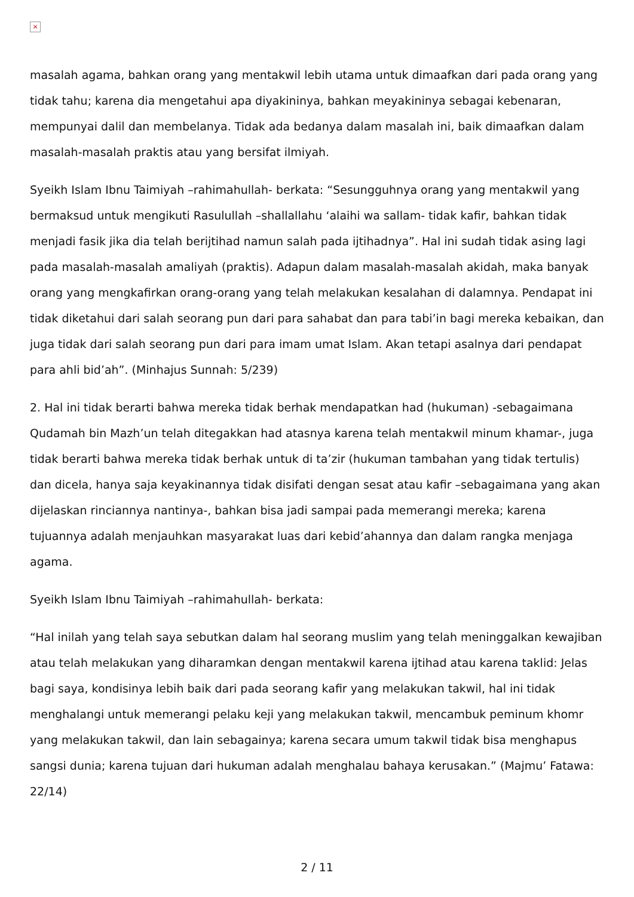×
masalah agama, bahkan orang yang mentakwil lebih utama untuk dimaafkan dari pada orang yang tidak tahu; karena dia mengetahui apa diyakininya, bahkan meyakininya sebagai kebenaran, mempunyai dalil dan membelanya. Tidak ada bedanya dalam masalah ini, baik dimaafkan dalam masalah-masalah praktis atau yang bersifat ilmiyah.
Syeikh Islam Ibnu Taimiyah –rahimahullah- berkata: “Sesungguhnya orang yang mentakwil yang bermaksud untuk mengikuti Rasulullah –shallallahu ‘alaihi wa sallam- tidak kafir, bahkan tidak menjadi fasik jika dia telah berijtihad namun salah pada ijtihadnya”. Hal ini sudah tidak asing lagi pada masalah-masalah amaliyah (praktis). Adapun dalam masalah-masalah akidah, maka banyak orang yang mengkafirkan orang-orang yang telah melakukan kesalahan di dalamnya. Pendapat ini tidak diketahui dari salah seorang pun dari para sahabat dan para tabi’in bagi mereka kebaikan, dan juga tidak dari salah seorang pun dari para imam umat Islam. Akan tetapi asalnya dari pendapat para ahli bid’ah”. (Minhajus Sunnah: 5/239)
2. Hal ini tidak berarti bahwa mereka tidak berhak mendapatkan had (hukuman) -sebagaimana Qudamah bin Mazh’un telah ditegakkan had atasnya karena telah mentakwil minum khamar-, juga tidak berarti bahwa mereka tidak berhak untuk di ta’zir (hukuman tambahan yang tidak tertulis) dan dicela, hanya saja keyakinannya tidak disifati dengan sesat atau kafir –sebagaimana yang akan dijelaskan rinciannya nantinya-, bahkan bisa jadi sampai pada memerangi mereka; karena tujuannya adalah menjauhkan masyarakat luas dari kebid’ahannya dan dalam rangka menjaga agama.
Syeikh Islam Ibnu Taimiyah –rahimahullah- berkata:
“Hal inilah yang telah saya sebutkan dalam hal seorang muslim yang telah meninggalkan kewajiban atau telah melakukan yang diharamkan dengan mentakwil karena ijtihad atau karena taklid: Jelas bagi saya, kondisinya lebih baik dari pada seorang kafir yang melakukan takwil, hal ini tidak menghalangi untuk memerangi pelaku keji yang melakukan takwil, mencambuk peminum khomr yang melakukan takwil, dan lain sebagainya; karena secara umum takwil tidak bisa menghapus sangsi dunia; karena tujuan dari hukuman adalah menghalau bahaya kerusakan.” (Majmu’ Fatawa: 22/14)
2 / 11